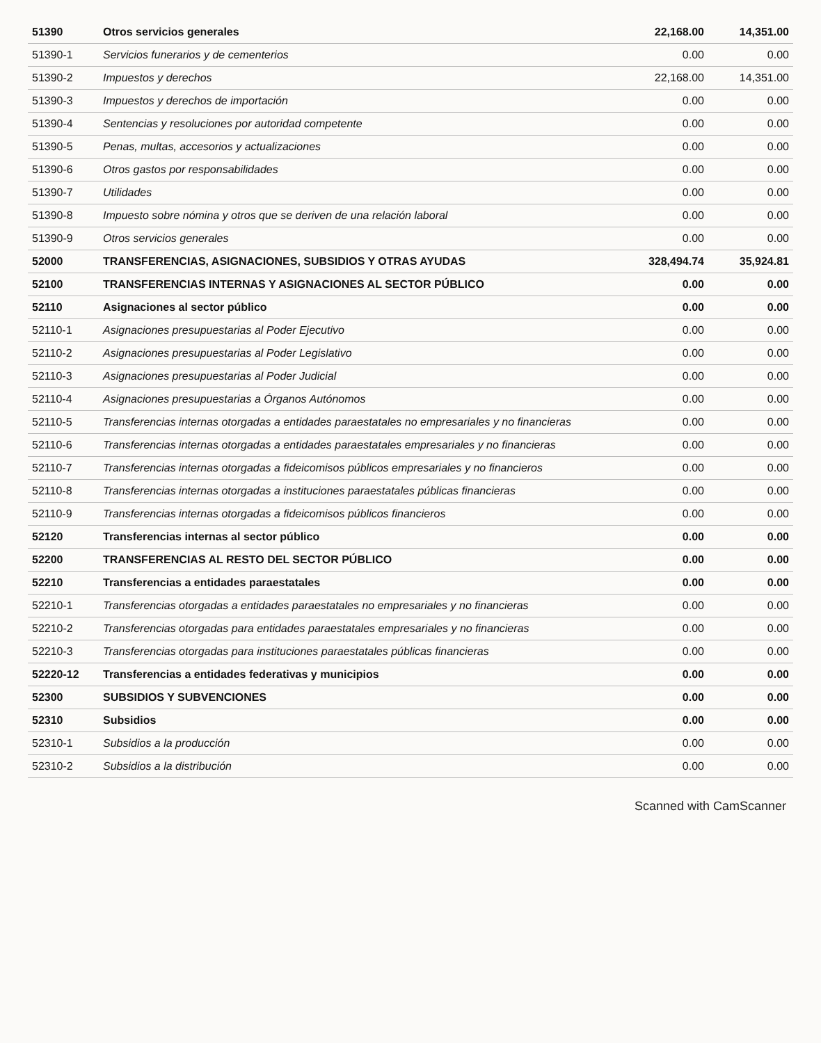| 51390 | Otros servicios generales | 22,168.00 | 14,351.00 |
| 51390-1 | Servicios funerarios y de cementerios | 0.00 | 0.00 |
| 51390-2 | Impuestos y derechos | 22,168.00 | 14,351.00 |
| 51390-3 | Impuestos y derechos de importación | 0.00 | 0.00 |
| 51390-4 | Sentencias y resoluciones por autoridad competente | 0.00 | 0.00 |
| 51390-5 | Penas, multas, accesorios y actualizaciones | 0.00 | 0.00 |
| 51390-6 | Otros gastos por responsabilidades | 0.00 | 0.00 |
| 51390-7 | Utilidades | 0.00 | 0.00 |
| 51390-8 | Impuesto sobre nómina y otros que se deriven de una relación laboral | 0.00 | 0.00 |
| 51390-9 | Otros servicios generales | 0.00 | 0.00 |
| 52000 | TRANSFERENCIAS, ASIGNACIONES, SUBSIDIOS Y OTRAS AYUDAS | 328,494.74 | 35,924.81 |
| 52100 | TRANSFERENCIAS INTERNAS Y ASIGNACIONES AL SECTOR PÚBLICO | 0.00 | 0.00 |
| 52110 | Asignaciones al sector público | 0.00 | 0.00 |
| 52110-1 | Asignaciones presupuestarias al Poder Ejecutivo | 0.00 | 0.00 |
| 52110-2 | Asignaciones presupuestarias al Poder Legislativo | 0.00 | 0.00 |
| 52110-3 | Asignaciones presupuestarias al Poder Judicial | 0.00 | 0.00 |
| 52110-4 | Asignaciones presupuestarias a Órganos Autónomos | 0.00 | 0.00 |
| 52110-5 | Transferencias internas otorgadas a entidades paraestatales no empresariales y no financieras | 0.00 | 0.00 |
| 52110-6 | Transferencias internas otorgadas a entidades paraestatales empresariales y no financieras | 0.00 | 0.00 |
| 52110-7 | Transferencias internas otorgadas a fideicomisos públicos empresariales y no financieros | 0.00 | 0.00 |
| 52110-8 | Transferencias internas otorgadas a instituciones paraestatales públicas financieras | 0.00 | 0.00 |
| 52110-9 | Transferencias internas otorgadas a fideicomisos públicos financieros | 0.00 | 0.00 |
| 52120 | Transferencias internas al sector público | 0.00 | 0.00 |
| 52200 | TRANSFERENCIAS AL RESTO DEL SECTOR PÚBLICO | 0.00 | 0.00 |
| 52210 | Transferencias a entidades paraestatales | 0.00 | 0.00 |
| 52210-1 | Transferencias otorgadas a entidades paraestatales no empresariales y no financieras | 0.00 | 0.00 |
| 52210-2 | Transferencias otorgadas para entidades paraestatales empresariales y no financieras | 0.00 | 0.00 |
| 52210-3 | Transferencias otorgadas para instituciones paraestatales públicas financieras | 0.00 | 0.00 |
| 52220-12 | Transferencias a entidades federativas y municipios | 0.00 | 0.00 |
| 52300 | SUBSIDIOS Y SUBVENCIONES | 0.00 | 0.00 |
| 52310 | Subsidios | 0.00 | 0.00 |
| 52310-1 | Subsidios a la producción | 0.00 | 0.00 |
| 52310-2 | Subsidios a la distribución | 0.00 | 0.00 |
Scanned with CamScanner